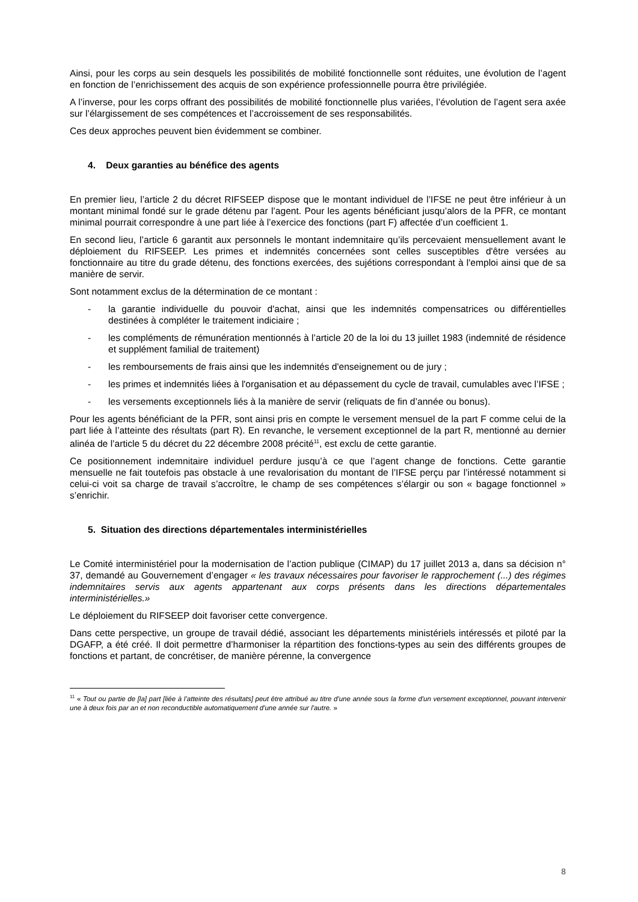Ainsi, pour les corps au sein desquels les possibilités de mobilité fonctionnelle sont réduites, une évolution de l’agent en fonction de l’enrichissement des acquis de son expérience professionnelle pourra être privilégiée.
A l’inverse, pour les corps offrant des possibilités de mobilité fonctionnelle plus variées, l’évolution de l’agent sera axée sur l’élargissement de ses compétences et l’accroissement de ses responsabilités.
Ces deux approches peuvent bien évidemment se combiner.
4. Deux garanties au bénéfice des agents
En premier lieu, l’article 2 du décret RIFSEEP dispose que le montant individuel de l’IFSE ne peut être inférieur à un montant minimal fondé sur le grade détenu par l’agent. Pour les agents bénéficiant jusqu’alors de la PFR, ce montant minimal pourrait correspondre à une part liée à l’exercice des fonctions (part F) affectée d’un coefficient 1.
En second lieu, l’article 6 garantit aux personnels le montant indemnitaire qu’ils percevaient mensuellement avant le déploiement du RIFSEEP. Les primes et indemnités concernées sont celles susceptibles d'être versées au fonctionnaire au titre du grade détenu, des fonctions exercées, des sujétions correspondant à l'emploi ainsi que de sa manière de servir.
Sont notamment exclus de la détermination de ce montant :
- la garantie individuelle du pouvoir d'achat, ainsi que les indemnités compensatrices ou différentielles destinées à compléter le traitement indiciaire ;
- les compléments de rémunération mentionnés à l’article 20 de la loi du 13 juillet 1983 (indemnité de résidence et supplément familial de traitement)
- les remboursements de frais ainsi que les indemnités d'enseignement ou de jury ;
- les primes et indemnités liées à l'organisation et au dépassement du cycle de travail, cumulables avec l’IFSE ;
- les versements exceptionnels liés à la manière de servir (reliquats de fin d’année ou bonus).
Pour les agents bénéficiant de la PFR, sont ainsi pris en compte le versement mensuel de la part F comme celui de la part liée à l’atteinte des résultats (part R). En revanche, le versement exceptionnel de la part R, mentionné au dernier alinéa de l’article 5 du décret du 22 décembre 2008 précité<sup>11</sup>, est exclu de cette garantie.
Ce positionnement indemnitaire individuel perdure jusqu’à ce que l’agent change de fonctions. Cette garantie mensuelle ne fait toutefois pas obstacle à une revalorisation du montant de l’IFSE perçu par l’intéressé notamment si celui-ci voit sa charge de travail s’accroître, le champ de ses compétences s’élargir ou son « bagage fonctionnel » s’enrichir.
5. Situation des directions départementales interministérielles
Le Comité interministériel pour la modernisation de l’action publique (CIMAP) du 17 juillet 2013 a, dans sa décision n° 37, demandé au Gouvernement d’engager « les travaux nécessaires pour favoriser le rapprochement (...) des régimes indemnitaires servis aux agents appartenant aux corps présents dans les directions départementales interministérielles.»
Le déploiement du RIFSEEP doit favoriser cette convergence.
Dans cette perspective, un groupe de travail dédié, associant les départements ministériels intéressés et piloté par la DGAFP, a été créé. Il doit permettre d’harmoniser la répartition des fonctions-types au sein des différents groupes de fonctions et partant, de concrétiser, de manière pérenne, la convergence
<sup>11</sup> « Tout ou partie de [la] part [liée à l’atteinte des résultats] peut être attribué au titre d'une année sous la forme d'un versement exceptionnel, pouvant intervenir une à deux fois par an et non reconductible automatiquement d'une année sur l'autre. »
8